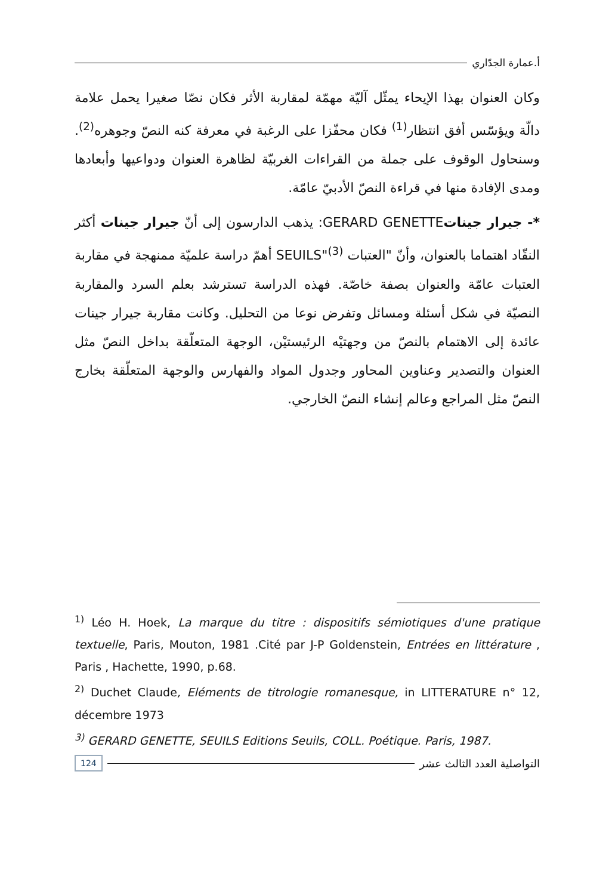أ.عمارة الجدّاري
وكان العنوان بهذا الإيحاء يمثّل آليّة مهمّة لمقاربة الأثر فكان نصّا صغيرا يحمل علامة دالّة ويؤسّس أفق انتظار<sup>(1)</sup> فكان محفّزا على الرغبة في معرفة كنه النصّ وجوهره<sup>(2)</sup>. وسنحاول الوقوف على جملة من القراءات الغربيّة لظاهرة العنوان ودواعيها وأبعادها ومدى الإفادة منها في قراءة النصّ الأدبيّ عامّة.
*- جيرار جيناتGERARD GENETTE: يذهب الدارسون إلى أنّ جيرار جينات أكثر النقّاد اهتماما بالعنوان، وأنّ "العتبات SEUILS"<sup>(3)</sup> أهمّ دراسة علميّة ممنهجة في مقاربة العتبات عامّة والعنوان بصفة خاصّة. فهذه الدراسة تسترشد بعلم السرد والمقاربة النصيّة في شكل أسئلة ومسائل وتفرض نوعا من التحليل. وكانت مقاربة جيرار جينات عائدة إلى الاهتمام بالنصّ من وجهتيْه الرئيستيْن، الوجهة المتعلّقة بداخل النصّ مثل العنوان والتصدير وعناوين المحاور وجدول المواد والفهارس والوجهة المتعلّقة بخارج النصّ مثل المراجع وعالم إنشاء النصّ الخارجي.
<sup>1)</sup> Léo H. Hoek, La marque du titre : dispositifs sémiotiques d'une pratique textuelle, Paris, Mouton, 1981 .Cité par J-P Goldenstein, Entrées en littérature , Paris , Hachette, 1990, p.68.
<sup>2)</sup> Duchet Claude, Eléments de titrologie romanesque, in LITTERATURE n° 12, décembre 1973
<sup>3)</sup> GERARD GENETTE, SEUILS Editions Seuils, COLL. Poétique. Paris, 1987.
التواصلية العدد الثالث عشر 124